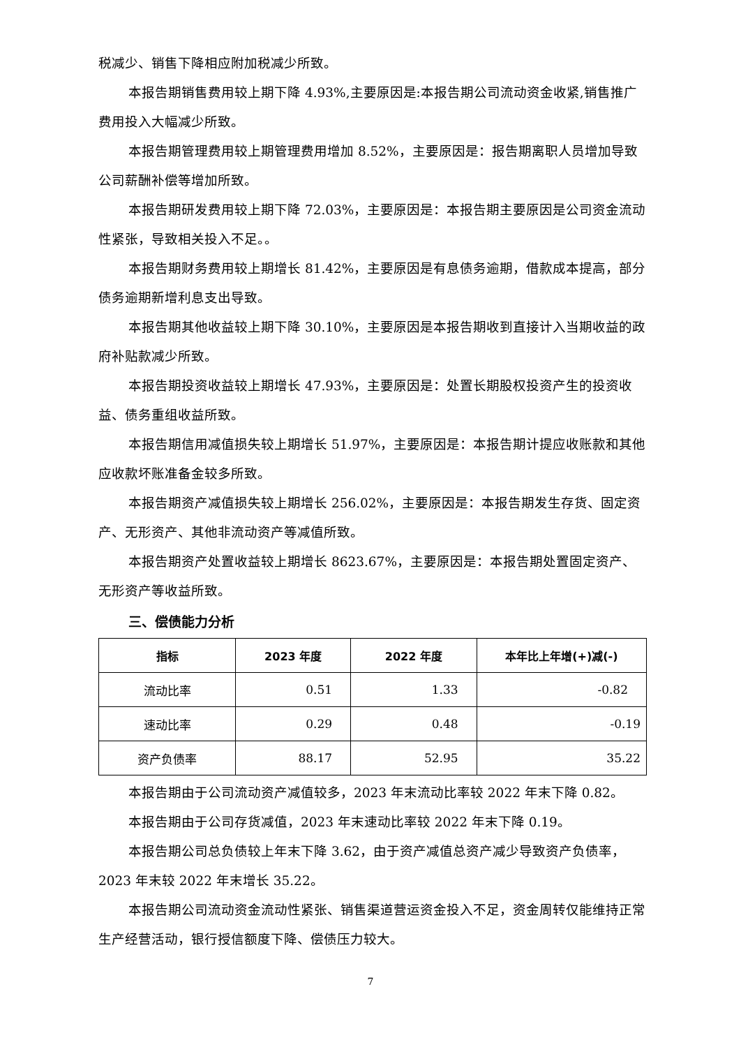税减少、销售下降相应附加税减少所致。
本报告期销售费用较上期下降 4.93%,主要原因是:本报告期公司流动资金收紧,销售推广费用投入大幅减少所致。
本报告期管理费用较上期管理费用增加 8.52%，主要原因是：报告期离职人员增加导致公司薪酬补偿等增加所致。
本报告期研发费用较上期下降 72.03%，主要原因是：本报告期主要原因是公司资金流动性紧张，导致相关投入不足。。
本报告期财务费用较上期增长 81.42%，主要原因是有息债务逾期，借款成本提高，部分债务逾期新增利息支出导致。
本报告期其他收益较上期下降 30.10%，主要原因是本报告期收到直接计入当期收益的政府补贴款减少所致。
本报告期投资收益较上期增长 47.93%，主要原因是：处置长期股权投资产生的投资收益、债务重组收益所致。
本报告期信用减值损失较上期增长 51.97%，主要原因是：本报告期计提应收账款和其他应收款坏账准备金较多所致。
本报告期资产减值损失较上期增长 256.02%，主要原因是：本报告期发生存货、固定资产、无形资产、其他非流动资产等减值所致。
本报告期资产处置收益较上期增长 8623.67%，主要原因是：本报告期处置固定资产、无形资产等收益所致。
三、偿债能力分析
| 指标 | 2023 年度 | 2022 年度 | 本年比上年增(+)减(-) |
| --- | --- | --- | --- |
| 流动比率 | 0.51 | 1.33 | -0.82 |
| 速动比率 | 0.29 | 0.48 | -0.19 |
| 资产负债率 | 88.17 | 52.95 | 35.22 |
本报告期由于公司流动资产减值较多，2023 年末流动比率较 2022 年末下降 0.82。
本报告期由于公司存货减值，2023 年末速动比率较 2022 年末下降 0.19。
本报告期公司总负债较上年末下降 3.62，由于资产减值总资产减少导致资产负债率，2023 年末较 2022 年末增长 35.22。
本报告期公司流动资金流动性紧张、销售渠道营运资金投入不足，资金周转仅能维持正常生产经营活动，银行授信额度下降、偿债压力较大。
7